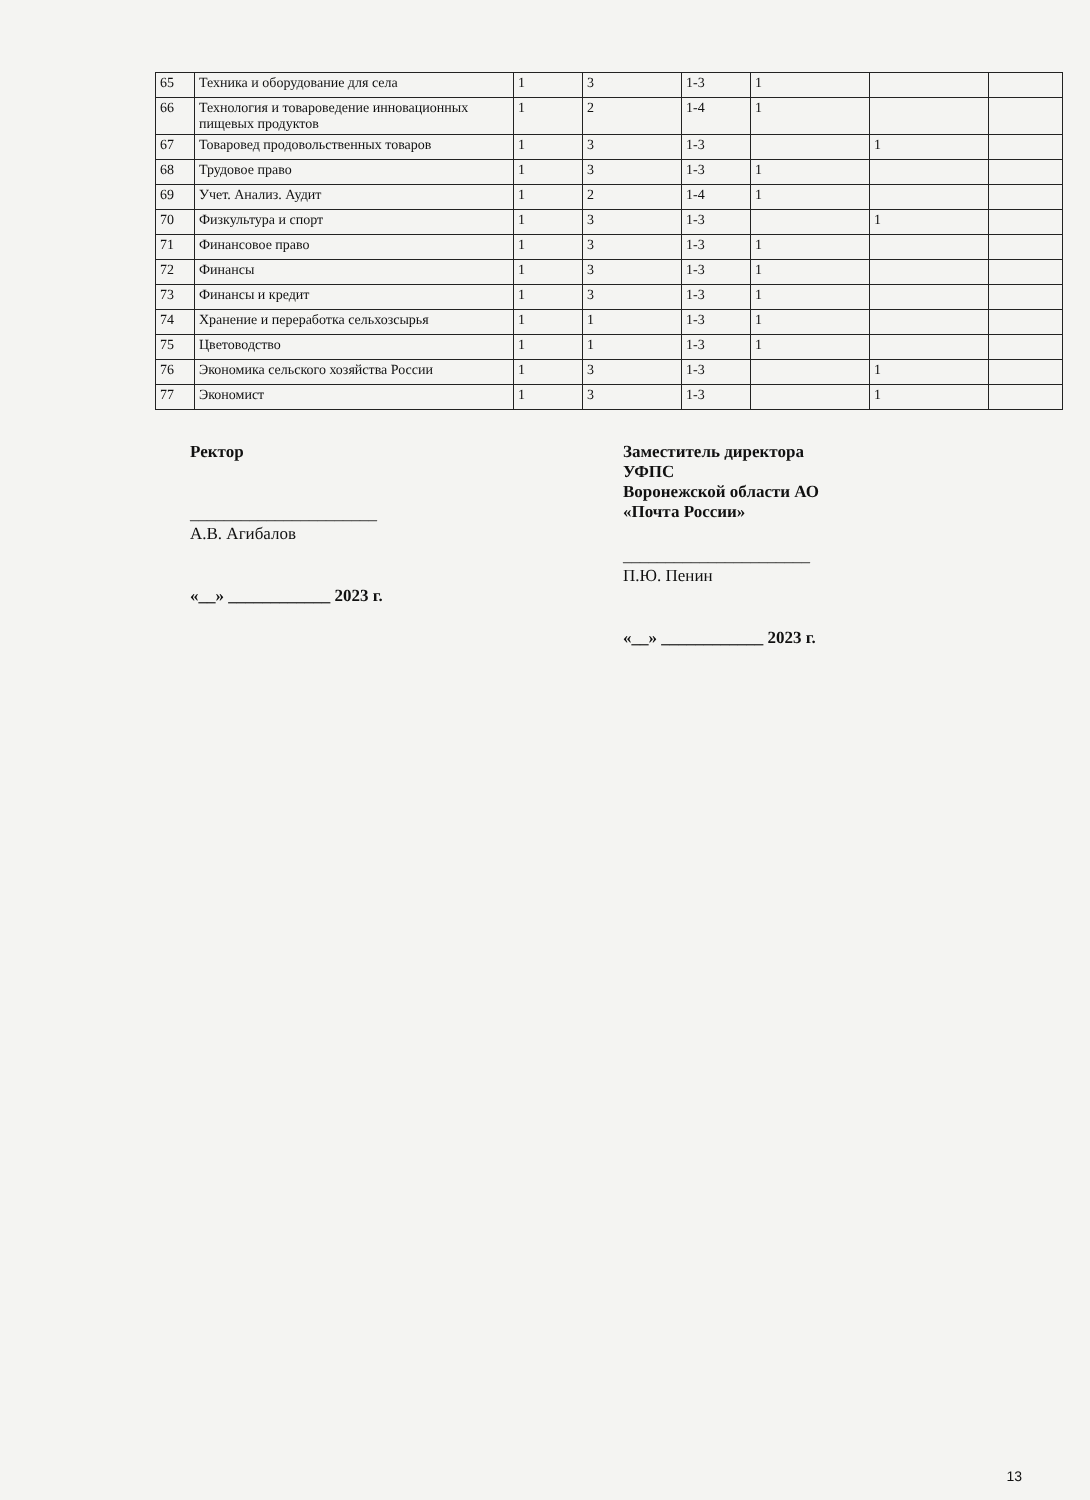| 65 | Техника и оборудование для села | 1 | 3 | 1-3 | 1 | | |
| 66 | Технология и товароведение инновационных пищевых продуктов | 1 | 2 | 1-4 | 1 | | |
| 67 | Товаровед продовольственных товаров | 1 | 3 | 1-3 | | 1 | |
| 68 | Трудовое право | 1 | 3 | 1-3 | 1 | | |
| 69 | Учет. Анализ. Аудит | 1 | 2 | 1-4 | 1 | | |
| 70 | Физкультура и спорт | 1 | 3 | 1-3 | | 1 | |
| 71 | Финансовое право | 1 | 3 | 1-3 | 1 | | |
| 72 | Финансы | 1 | 3 | 1-3 | 1 | | |
| 73 | Финансы и кредит | 1 | 3 | 1-3 | 1 | | |
| 74 | Хранение и переработка сельхозсырья | 1 | 1 | 1-3 | 1 | | |
| 75 | Цветоводство | 1 | 1 | 1-3 | 1 | | |
| 76 | Экономика сельского хозяйства России | 1 | 3 | 1-3 | | 1 | |
| 77 | Экономист | 1 | 3 | 1-3 | | 1 | |
Ректор
______________________ А.В. Агибалов
«__» ____________ 2023 г.
Заместитель директора УФПС
Воронежской области АО «Почта России»
______________________ П.Ю. Пенин
«__» ____________ 2023 г.
13